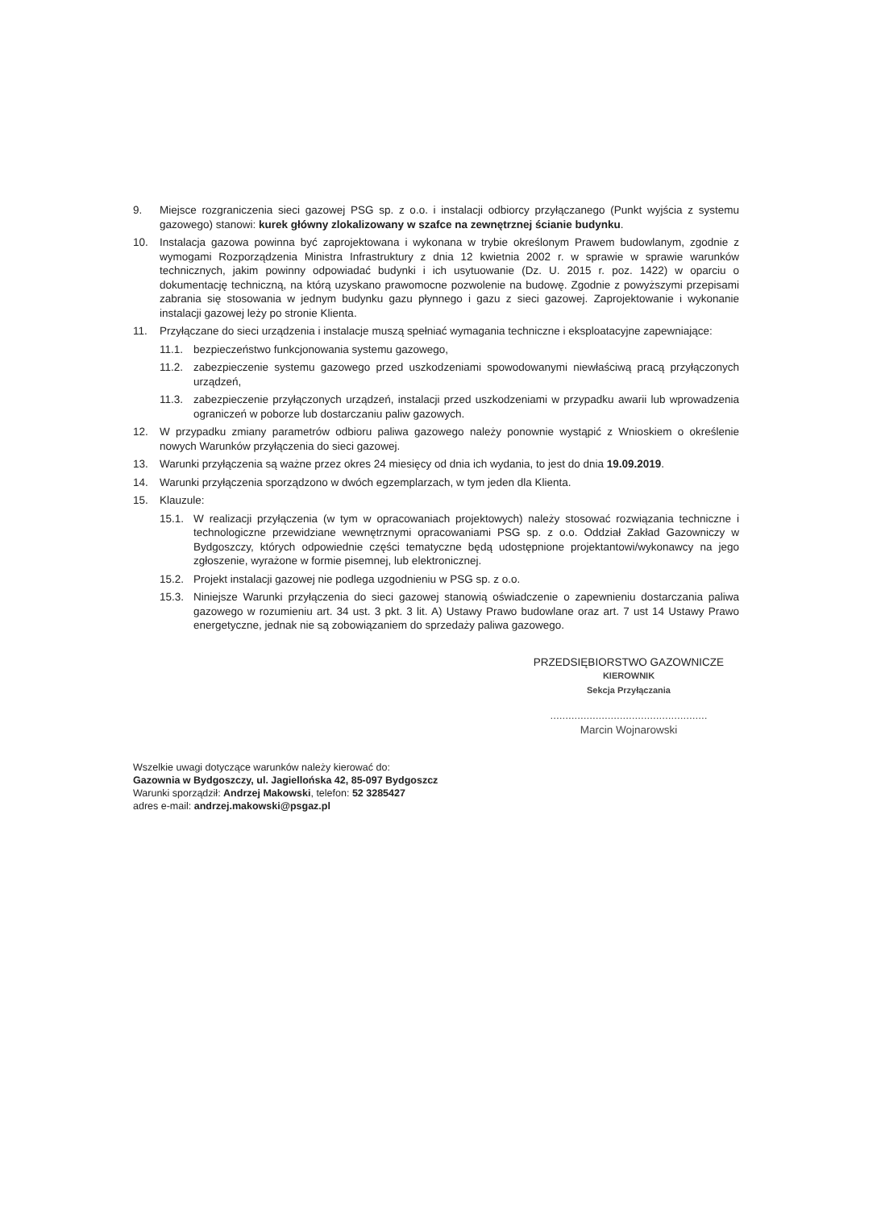9. Miejsce rozgraniczenia sieci gazowej PSG sp. z o.o. i instalacji odbiorcy przyłączanego (Punkt wyjścia z systemu gazowego) stanowi: kurek główny zlokalizowany w szafce na zewnętrznej ścianie budynku.
10. Instalacja gazowa powinna być zaprojektowana i wykonana w trybie określonym Prawem budowlanym, zgodnie z wymogami Rozporządzenia Ministra Infrastruktury z dnia 12 kwietnia 2002 r. w sprawie w sprawie warunków technicznych, jakim powinny odpowiadać budynki i ich usytuowanie (Dz. U. 2015 r. poz. 1422) w oparciu o dokumentację techniczną, na którą uzyskano prawomocne pozwolenie na budowę. Zgodnie z powyższymi przepisami zabrania się stosowania w jednym budynku gazu płynnego i gazu z sieci gazowej. Zaprojektowanie i wykonanie instalacji gazowej leży po stronie Klienta.
11. Przyłączane do sieci urządzenia i instalacje muszą spełniać wymagania techniczne i eksploatacyjne zapewniające:
11.1. bezpieczeństwo funkcjonowania systemu gazowego,
11.2. zabezpieczenie systemu gazowego przed uszkodzeniami spowodowanymi niewłaściwą pracą przyłączonych urządzeń,
11.3. zabezpieczenie przyłączonych urządzeń, instalacji przed uszkodzeniami w przypadku awarii lub wprowadzenia ograniczeń w poborze lub dostarczaniu paliw gazowych.
12. W przypadku zmiany parametrów odbioru paliwa gazowego należy ponownie wystąpić z Wnioskiem o określenie nowych Warunków przyłączenia do sieci gazowej.
13. Warunki przyłączenia są ważne przez okres 24 miesięcy od dnia ich wydania, to jest do dnia 19.09.2019.
14. Warunki przyłączenia sporządzono w dwóch egzemplarzach, w tym jeden dla Klienta.
15. Klauzule:
15.1. W realizacji przyłączenia (w tym w opracowaniach projektowych) należy stosować rozwiązania techniczne i technologiczne przewidziane wewnętrznymi opracowaniami PSG sp. z o.o. Oddział Zakład Gazowniczy w Bydgoszczy, których odpowiednie części tematyczne będą udostępnione projektantowi/wykonawcy na jego zgłoszenie, wyrażone w formie pisemnej, lub elektronicznej.
15.2. Projekt instalacji gazowej nie podlega uzgodnieniu w PSG sp. z o.o.
15.3. Niniejsze Warunki przyłączenia do sieci gazowej stanowią oświadczenie o zapewnieniu dostarczania paliwa gazowego w rozumieniu art. 34 ust. 3 pkt. 3 lit. A) Ustawy Prawo budowlane oraz art. 7 ust 14 Ustawy Prawo energetyczne, jednak nie są zobowiązaniem do sprzedaży paliwa gazowego.
PRZEDSIĘBIORSTWO GAZOWNICZE
KIEROWNIK
Sekcja Przyłączania
....................................................
Marcin Wojnarowski
Wszelkie uwagi dotyczące warunków należy kierować do:
Gazownia w Bydgoszczy, ul. Jagiellońska 42, 85-097 Bydgoszcz
Warunki sporządził: Andrzej Makowski, telefon: 52 3285427
adres e-mail: andrzej.makowski@psgaz.pl